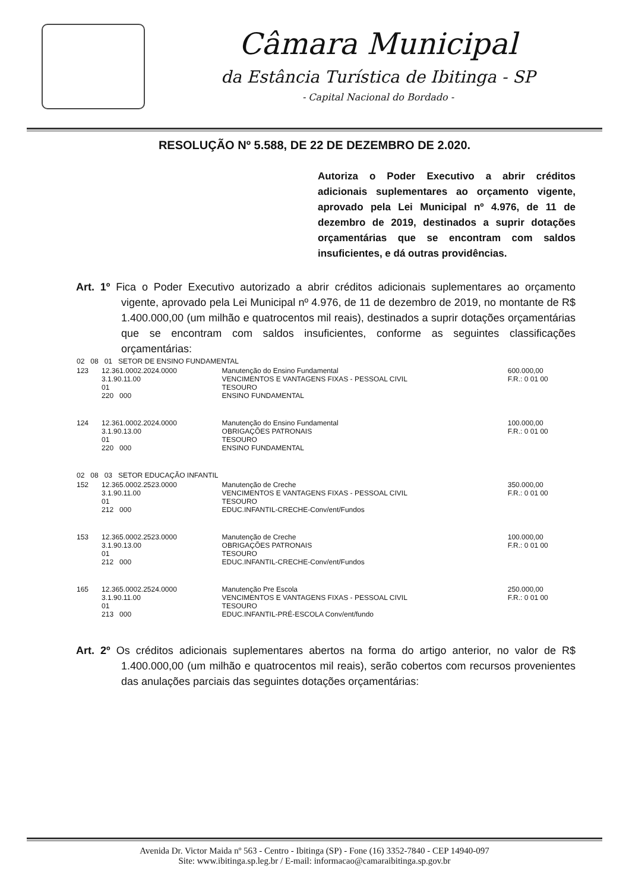Câmara Municipal
da Estância Turística de Ibitinga - SP
- Capital Nacional do Bordado -
RESOLUÇÃO Nº 5.588, DE 22 DE DEZEMBRO DE 2.020.
Autoriza o Poder Executivo a abrir créditos adicionais suplementares ao orçamento vigente, aprovado pela Lei Municipal nº 4.976, de 11 de dezembro de 2019, destinados a suprir dotações orçamentárias que se encontram com saldos insuficientes, e dá outras providências.
Art. 1º Fica o Poder Executivo autorizado a abrir créditos adicionais suplementares ao orçamento vigente, aprovado pela Lei Municipal nº 4.976, de 11 de dezembro de 2019, no montante de R$ 1.400.000,00 (um milhão e quatrocentos mil reais), destinados a suprir dotações orçamentárias que se encontram com saldos insuficientes, conforme as seguintes classificações orçamentárias:
| 02 08 01 SETOR DE ENSINO FUNDAMENTAL | | | |
| 123 | 12.361.0002.2024.0000 3.1.90.11.00 01 220 000 | Manutenção do Ensino Fundamental VENCIMENTOS E VANTAGENS FIXAS - PESSOAL CIVIL TESOURO ENSINO FUNDAMENTAL | 600.000,00 F.R.: 0 01 00 |
| 124 | 12.361.0002.2024.0000 3.1.90.13.00 01 220 000 | Manutenção do Ensino Fundamental OBRIGAÇÕES PATRONAIS TESOURO ENSINO FUNDAMENTAL | 100.000,00 F.R.: 0 01 00 |
| 02 08 03 SETOR EDUCAÇÃO INFANTIL | | | |
| 152 | 12.365.0002.2523.0000 3.1.90.11.00 01 212 000 | Manutenção de Creche VENCIMENTOS E VANTAGENS FIXAS - PESSOAL CIVIL TESOURO EDUC.INFANTIL-CRECHE-Conv/ent/Fundos | 350.000,00 F.R.: 0 01 00 |
| 153 | 12.365.0002.2523.0000 3.1.90.13.00 01 212 000 | Manutenção de Creche OBRIGAÇÕES PATRONAIS TESOURO EDUC.INFANTIL-CRECHE-Conv/ent/Fundos | 100.000,00 F.R.: 0 01 00 |
| 165 | 12.365.0002.2524.0000 3.1.90.11.00 01 213 000 | Manutenção Pre Escola VENCIMENTOS E VANTAGENS FIXAS - PESSOAL CIVIL TESOURO EDUC.INFANTIL-PRÉ-ESCOLA Conv/ent/fundo | 250.000,00 F.R.: 0 01 00 |
Art. 2º Os créditos adicionais suplementares abertos na forma do artigo anterior, no valor de R$ 1.400.000,00 (um milhão e quatrocentos mil reais), serão cobertos com recursos provenientes das anulações parciais das seguintes dotações orçamentárias:
Avenida Dr. Victor Maida nº 563 - Centro - Ibitinga (SP) - Fone (16) 3352-7840 - CEP 14940-097
Site: www.ibitinga.sp.leg.br / E-mail: informacao@camaraibitinga.sp.gov.br